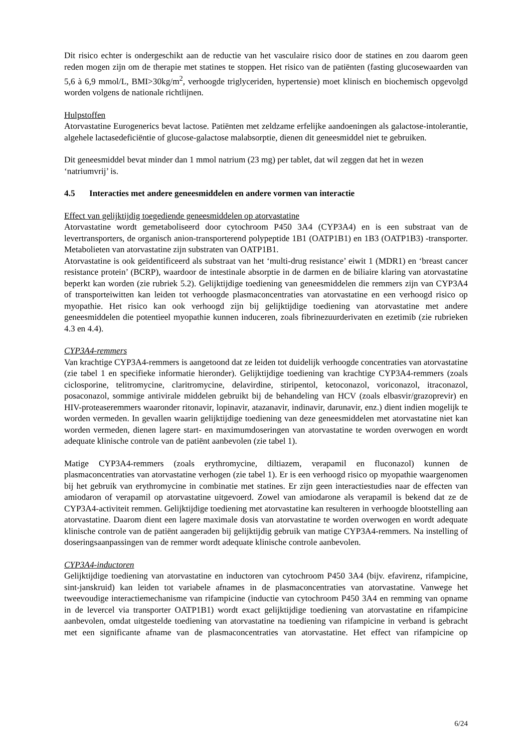Dit risico echter is ondergeschikt aan de reductie van het vasculaire risico door de statines en zou daarom geen reden mogen zijn om de therapie met statines te stoppen. Het risico van de patiënten (fasting glucosewaarden van 5,6 à 6,9 mmol/L, BMI>30kg/m<sup>2</sup>, verhoogde triglyceriden, hypertensie) moet klinisch en biochemisch opgevolgd worden volgens de nationale richtlijnen.
Hulpstoffen
Atorvastatine Eurogenerics bevat lactose. Patiënten met zeldzame erfelijke aandoeningen als galactose-intolerantie, algehele lactasedeficiëntie of glucose-galactose malabsorptie, dienen dit geneesmiddel niet te gebruiken.
Dit geneesmiddel bevat minder dan 1 mmol natrium (23 mg) per tablet, dat wil zeggen dat het in wezen ‘natriumvrij’ is.
4.5 Interacties met andere geneesmiddelen en andere vormen van interactie
Effect van gelijktijdig toegediende geneesmiddelen op atorvastatine
Atorvastatine wordt gemetaboliseerd door cytochroom P450 3A4 (CYP3A4) en is een substraat van de levertransporters, de organisch anion-transporterend polypeptide 1B1 (OATP1B1) en 1B3 (OATP1B3) -transporter. Metabolieten van atorvastatine zijn substraten van OATP1B1.
Atorvastatine is ook geïdentificeerd als substraat van het ‘multi-drug resistance’ eiwit 1 (MDR1) en ‘breast cancer resistance protein’ (BCRP), waardoor de intestinale absorptie in de darmen en de biliaire klaring van atorvastatine beperkt kan worden (zie rubriek 5.2). Gelijktijdige toediening van geneesmiddelen die remmers zijn van CYP3A4 of transporteiwitten kan leiden tot verhoogde plasmaconcentraties van atorvastatine en een verhoogd risico op myopathie. Het risico kan ook verhoogd zijn bij gelijktijdige toediening van atorvastatine met andere geneesmiddelen die potentieel myopathie kunnen induceren, zoals fibrinezuurderivaten en ezetimib (zie rubrieken 4.3 en 4.4).
CYP3A4-remmers
Van krachtige CYP3A4-remmers is aangetoond dat ze leiden tot duidelijk verhoogde concentraties van atorvastatine (zie tabel 1 en specifieke informatie hieronder). Gelijktijdige toediening van krachtige CYP3A4-remmers (zoals ciclosporine, telitromycine, claritromycine, delavirdine, stiripentol, ketoconazol, voriconazol, itraconazol, posaconazol, sommige antivirale middelen gebruikt bij de behandeling van HCV (zoals elbasvir/grazoprevir) en HIV-proteaseremmers waaronder ritonavir, lopinavir, atazanavir, indinavir, darunavir, enz.) dient indien mogelijk te worden vermeden. In gevallen waarin gelijktijdige toediening van deze geneesmiddelen met atorvastatine niet kan worden vermeden, dienen lagere start- en maximumdoseringen van atorvastatine te worden overwogen en wordt adequate klinische controle van de patiënt aanbevolen (zie tabel 1).
Matige CYP3A4-remmers (zoals erythromycine, diltiazem, verapamil en fluconazol) kunnen de plasmaconcentraties van atorvastatine verhogen (zie tabel 1). Er is een verhoogd risico op myopathie waargenomen bij het gebruik van erythromycine in combinatie met statines. Er zijn geen interactiestudies naar de effecten van amiodaron of verapamil op atorvastatine uitgevoerd. Zowel van amiodarone als verapamil is bekend dat ze de CYP3A4-activiteit remmen. Gelijktijdige toediening met atorvastatine kan resulteren in verhoogde blootstelling aan atorvastatine. Daarom dient een lagere maximale dosis van atorvastatine te worden overwogen en wordt adequate klinische controle van de patiënt aangeraden bij gelijktijdig gebruik van matige CYP3A4-remmers. Na instelling of doseringsaanpassingen van de remmer wordt adequate klinische controle aanbevolen.
CYP3A4-inductoren
Gelijktijdige toediening van atorvastatine en inductoren van cytochroom P450 3A4 (bijv. efavirenz, rifampicine, sint-janskruid) kan leiden tot variabele afnames in de plasmaconcentraties van atorvastatine. Vanwege het tweevoudige interactiemechanisme van rifampicine (inductie van cytochroom P450 3A4 en remming van opname in de levercel via transporter OATP1B1) wordt exact gelijktijdige toediening van atorvastatine en rifampicine aanbevolen, omdat uitgestelde toediening van atorvastatine na toediening van rifampicine in verband is gebracht met een significante afname van de plasmaconcentraties van atorvastatine. Het effect van rifampicine op
6/24